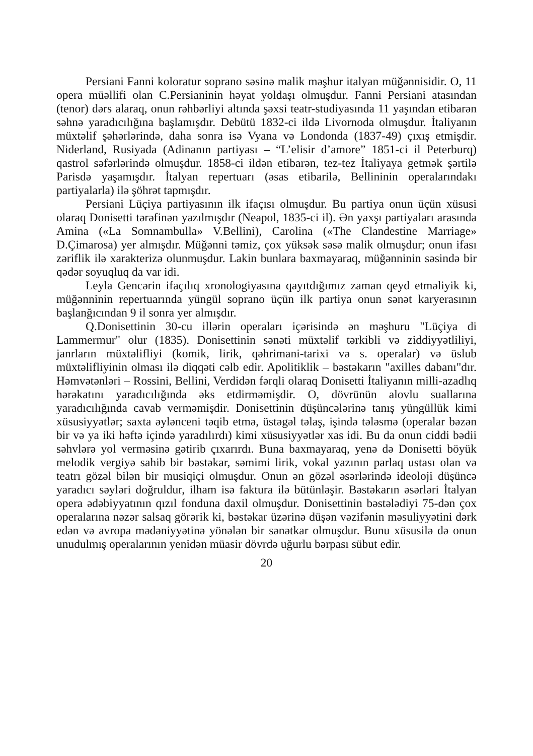Persiani Fanni koloratur soprano səsinə malik məşhur italyan müğənnisidir. O, 11 opera müəllifi olan C.Persianinin həyat yoldaşı olmuşdur. Fanni Persiani atasından (tenor) dərs alaraq, onun rəhbərliyi altında şəxsi teatr-studiyasında 11 yaşından etibarən səhnə yaradıcılığına başlamışdır. Debütü 1832-ci ildə Livornoda olmuşdur. İtaliyanın müxtəlif şəhərlərində, daha sonra isə Vyana və Londonda (1837-49) çıxış etmişdir. Niderland, Rusiyada (Adinanın partiyası – “L’elisir d’amore” 1851-ci il Peterburq) qastrol səfərlərində olmuşdur. 1858-ci ildən etibarən, tez-tez İtaliyaya getmək şərtilə Parisdə yaşamışdır. İtalyan repertuarı (əsas etibarilə, Bellininin operalarındakı partiyalarla) ilə şöhrət tapmışdır.
Persiani Lüçiya partiyasının ilk ifaçısı olmuşdur. Bu partiya onun üçün xüsusi olaraq Donisetti tərəfinən yazılmışdır (Neapol, 1835-ci il). Ən yaxşı partiyaları arasında Amina («La Somnambulla» V.Bellini), Carolina («The Clandestine Marriage» D.Çimarosa) yer almışdır. Müğənni təmiz, çox yüksək səsə malik olmuşdur; onun ifası zəriflik ilə xarakterizə olunmuşdur. Lakin bunlara baxmayaraq, müğənninin səsində bir qədər soyuqluq da var idi.
Leyla Gencərin ifaçılıq xronologiyasına qayıtdığımız zaman qeyd etməliyik ki, müğənninin repertuarında yüngül soprano üçün ilk partiya onun sənət karyerasının başlanğıcından 9 il sonra yer almışdır.
Q.Donisettinin 30-cu illərin operaları içərisində ən məşhuru "Lüçiya di Lammermur" olur (1835). Donisettinin sənəti müxtəlif tərkibli və ziddiyyətliliyi, janrların müxtəlifliyi (komik, lirik, qəhrimani-tarixi və s. operalar) və üslub müxtəlifliyinin olması ilə diqqəti cəlb edir. Apolitiklik – bəstəkarın "axilles dabanı"dır. Həmvətənləri – Rossini, Bellini, Verdidən fərqli olaraq Donisetti İtaliyanın milli-azadlıq hərəkatını yaradıcılığında əks etdirməmişdir. O, dövrünün alovlu suallarına yaradıcılığında cavab verməmişdir. Donisettinin düşüncələrinə tanış yüngüllük kimi xüsusiyyətlər; saxta əylənceni təqib etmə, üstəgəl təlaş, işində tələsmə (operalar bəzən bir və ya iki həftə içində yaradılırdı) kimi xüsusiyyətlər xas idi. Bu da onun ciddi bədii səhvlərə yol verməsinə gətirib çıxarırdı. Buna baxmayaraq, yenə də Donisetti böyük melodik vergiyə sahib bir bəstəkar, səmimi lirik, vokal yazının parlaq ustası olan və teatrı gözəl bilən bir musiqiçi olmuşdur. Onun ən gözəl əsərlərində ideoloji düşüncə yaradıcı səyləri doğruldur, ilham isə faktura ilə bütünləşir. Bəstəkarın əsərləri İtalyan opera ədəbiyyatının qızıl fonduna daxil olmuşdur. Donisettinin bəstələdiyi 75-dən çox operalarına nəzər salsaq görərik ki, bəstəkar üzərinə düşən vəzifənin məsuliyyətini dərk edən və avropa mədəniyyətinə yönələn bir sənətkar olmuşdur. Bunu xüsusilə də onun unudulmış operalarının yenidən müasir dövrdə uğurlu bərpası sübut edir.
20